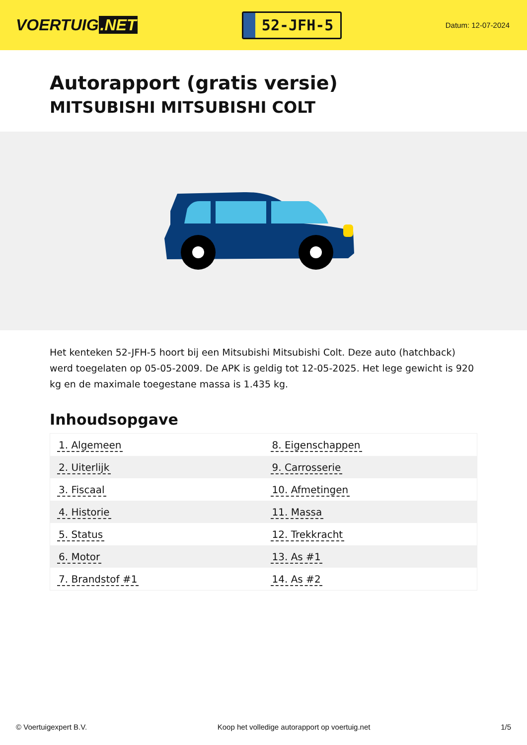VOERTUIG.NET
52-JFH-5
Datum: 12-07-2024
Autorapport (gratis versie)
MITSUBISHI MITSUBISHI COLT
Het kenteken 52-JFH-5 hoort bij een Mitsubishi Mitsubishi Colt. Deze auto (hatchback) werd toegelaten op 05-05-2009. De APK is geldig tot 12-05-2025. Het lege gewicht is 920 kg en de maximale toegestane massa is 1.435 kg.
Inhoudsopgave
| 1. Algemeen | 8. Eigenschappen |
| 2. Uiterlijk | 9. Carrosserie |
| 3. Fiscaal | 10. Afmetingen |
| 4. Historie | 11. Massa |
| 5. Status | 12. Trekkracht |
| 6. Motor | 13. As #1 |
| 7. Brandstof #1 | 14. As #2 |
© Voertuigexpert B.V. Koop het volledige autorapport op voertuig.net 1/5